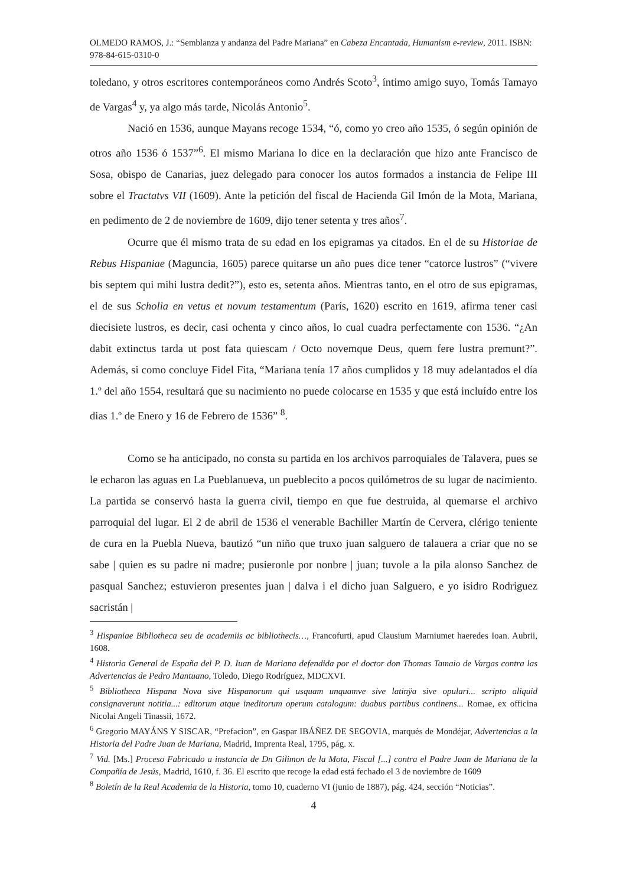OLMEDO RAMOS, J.: “Semblanza y andanza del Padre Mariana” en Cabeza Encantada, Humanism e-review, 2011. ISBN: 978-84-615-0310-0
toledano, y otros escritores contemporáneos como Andrés Scoto<sup>3</sup>, íntimo amigo suyo, Tomás Tamayo de Vargas<sup>4</sup> y, ya algo más tarde, Nicolás Antonio<sup>5</sup>.
Nació en 1536, aunque Mayans recoge 1534, “ó, como yo creo año 1535, ó según opinión de otros año 1536 ó 1537”<sup>6</sup>. El mismo Mariana lo dice en la declaración que hizo ante Francisco de Sosa, obispo de Canarias, juez delegado para conocer los autos formados a instancia de Felipe III sobre el Tractatvs VII (1609). Ante la petición del fiscal de Hacienda Gil Imón de la Mota, Mariana, en pedimento de 2 de noviembre de 1609, dijo tener setenta y tres años<sup>7</sup>.
Ocurre que él mismo trata de su edad en los epigramas ya citados. En el de su Historiae de Rebus Hispaniae (Maguncia, 1605) parece quitarse un año pues dice tener “catorce lustros” (“vivere bis septem qui mihi lustra dedit?”), esto es, setenta años. Mientras tanto, en el otro de sus epigramas, el de sus Scholia en vetus et novum testamentum (París, 1620) escrito en 1619, afirma tener casi diecisiete lustros, es decir, casi ochenta y cinco años, lo cual cuadra perfectamente con 1536. “¿An dabit extinctus tarda ut post fata quiescam / Octo novemque Deus, quem fere lustra premunt?”. Además, si como concluye Fidel Fita, “Mariana tenía 17 años cumplidos y 18 muy adelantados el día 1.º del año 1554, resultará que su nacimiento no puede colocarse en 1535 y que está incluído entre los dias 1.º de Enero y 16 de Febrero de 1536” <sup>8</sup>.
Como se ha anticipado, no consta su partida en los archivos parroquiales de Talavera, pues se le echaron las aguas en La Pueblanueva, un pueblecito a pocos quilómetros de su lugar de nacimiento. La partida se conservó hasta la guerra civil, tiempo en que fue destruida, al quemarse el archivo parroquial del lugar. El 2 de abril de 1536 el venerable Bachiller Martín de Cervera, clérigo teniente de cura en la Puebla Nueva, bautizó “un niño que truxo juan salguero de talauera a criar que no se sabe | quien es su padre ni madre; pusieronle por nonbre | juan; tuvole a la pila alonso Sanchez de pasqual Sanchez; estuvieron presentes juan | dalva i el dicho juan Salguero, e yo isidro Rodriguez sacristán |
<sup>3</sup> Hispaniae Bibliotheca seu de academiis ac bibliothecis…, Francofurti, apud Clausium Marniumet haeredes Ioan. Aubrii, 1608.
<sup>4</sup> Historia General de España del P. D. Iuan de Mariana defendida por el doctor don Thomas Tamaio de Vargas contra las Advertencias de Pedro Mantuano, Toledo, Diego Rodríguez, MDCXVI.
<sup>5</sup> Bibliotheca Hispana Nova sive Hispanorum qui usquam unquamve sive latinÿa sive opulari... scripto aliquid consignaverunt notitia...: editorum atque ineditorum operum catalogum: duabus partibus continens... Romae, ex officina Nicolai Angeli Tinassii, 1672.
<sup>6</sup> Gregorio MAYÁNS Y SISCAR, “Prefacion”, en Gaspar IBÁÑEZ DE SEGOVIA, marqués de Mondéjar, Advertencias a la Historia del Padre Juan de Mariana, Madrid, Imprenta Real, 1795, pág. x.
<sup>7</sup> Vid. [Ms.] Proceso Fabricado a instancia de Dn Gilimon de la Mota, Fiscal [...] contra el Padre Juan de Mariana de la Compañía de Jesús, Madrid, 1610, f. 36. El escrito que recoge la edad está fechado el 3 de noviembre de 1609
<sup>8</sup> Boletín de la Real Academia de la Historia, tomo 10, cuaderno VI (junio de 1887), pág. 424, sección “Noticias”.
4